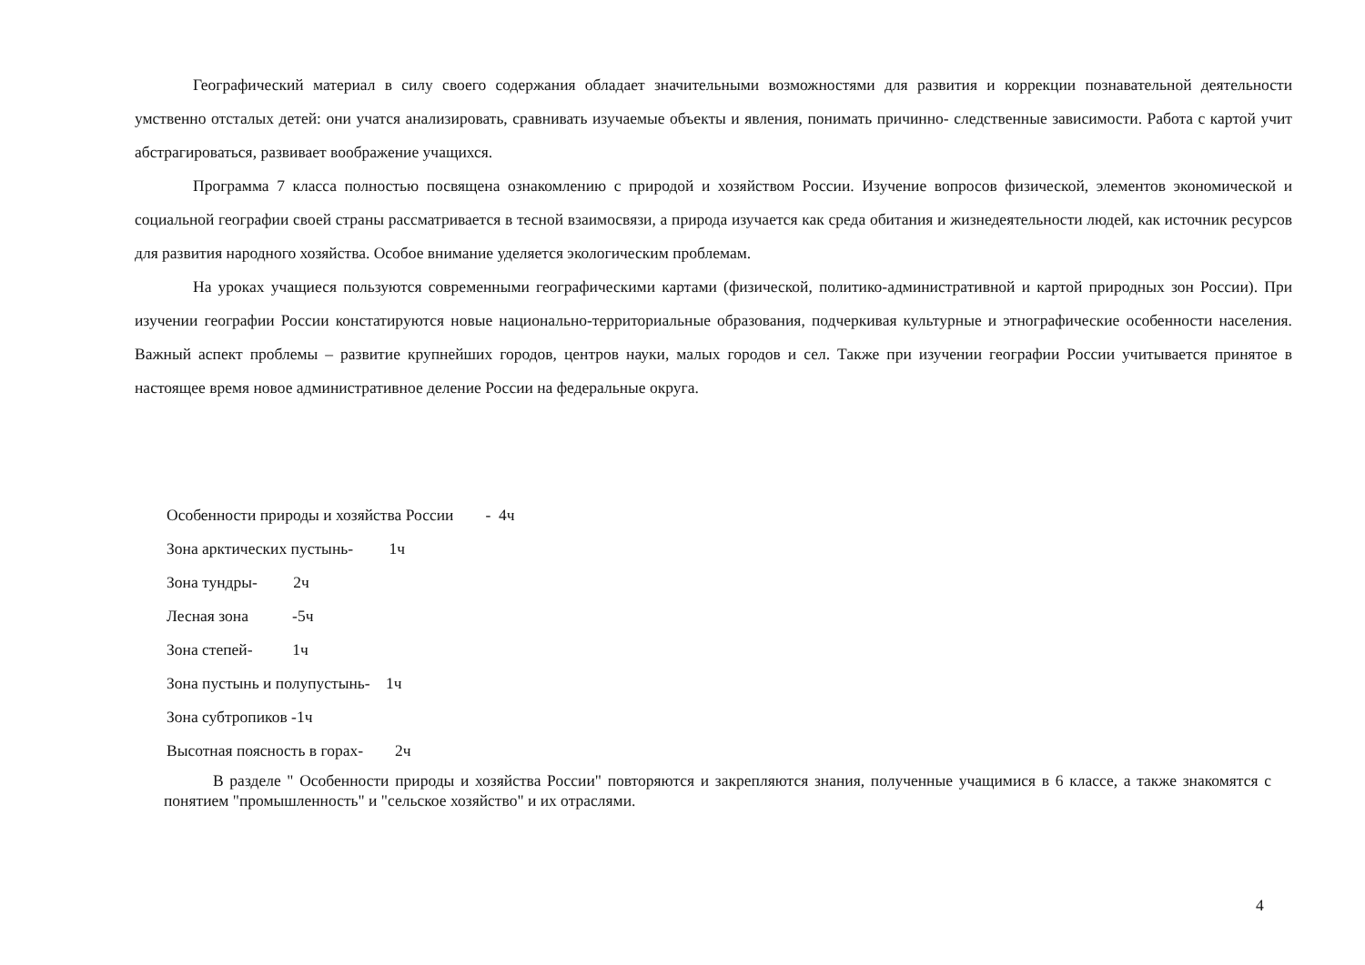Географический материал в силу своего содержания обладает значительными возможностями для развития и коррекции познавательной деятельности умственно отсталых детей: они учатся анализировать, сравнивать изучаемые объекты и явления, понимать причинно- следственные зависимости. Работа с картой учит абстрагироваться, развивает воображение учащихся.
Программа 7 класса полностью посвящена ознакомлению с природой и хозяйством России. Изучение вопросов физической, элементов экономической и социальной географии своей страны рассматривается в тесной взаимосвязи, а природа изучается как среда обитания и жизнедеятельности людей, как источник ресурсов для развития народного хозяйства. Особое внимание уделяется экологическим проблемам.
На уроках учащиеся пользуются современными географическими картами (физической, политико-административной и картой природных зон России). При изучении географии России констатируются новые национально-территориальные образования, подчеркивая культурные и этнографические особенности населения. Важный аспект проблемы – развитие крупнейших городов, центров науки, малых городов и сел. Также при изучении географии России учитывается принятое в настоящее время новое административное деление России на федеральные округа.
Особенности природы и хозяйства России - 4ч
Зона арктических пустынь- 1ч
Зона тундры- 2ч
Лесная зона -5ч
Зона степей- 1ч
Зона пустынь и полупустынь- 1ч
Зона субтропиков -1ч
Высотная поясность в горах- 2ч
В разделе " Особенности природы и хозяйства России" повторяются и закрепляются знания, полученные учащимися в 6 классе, а также знакомятся с понятием "промышленность" и "сельское хозяйство" и их отраслями.
4